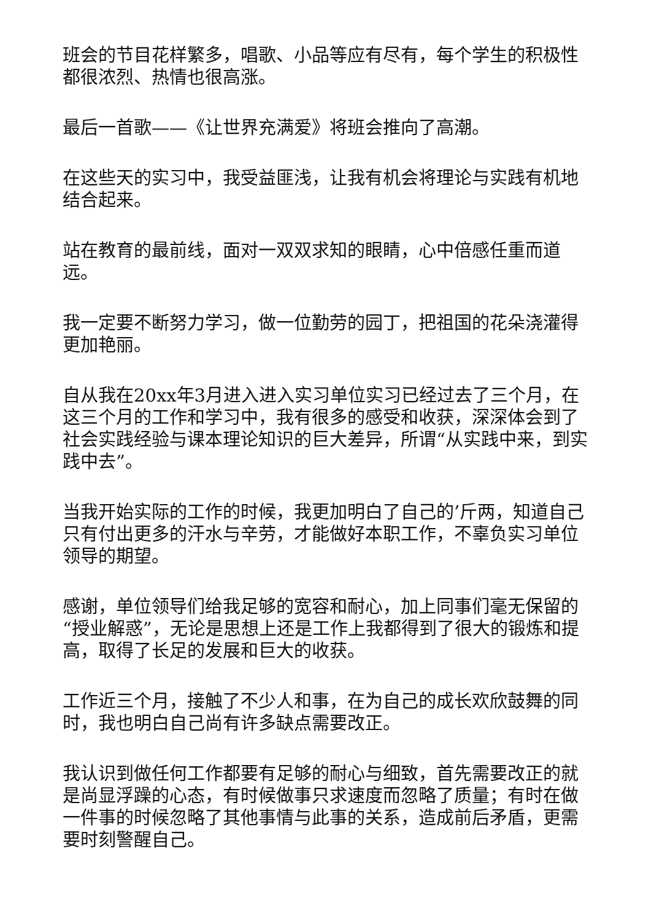班会的节目花样繁多，唱歌、小品等应有尽有，每个学生的积极性都很浓烈、热情也很高涨。
最后一首歌——《让世界充满爱》将班会推向了高潮。
在这些天的实习中，我受益匪浅，让我有机会将理论与实践有机地结合起来。
站在教育的最前线，面对一双双求知的眼睛，心中倍感任重而道远。
我一定要不断努力学习，做一位勤劳的园丁，把祖国的花朵浇灌得更加艳丽。
自从我在20xx年3月进入进入实习单位实习已经过去了三个月，在这三个月的工作和学习中，我有很多的感受和收获，深深体会到了社会实践经验与课本理论知识的巨大差异，所谓“从实践中来，到实践中去”。
当我开始实际的工作的时候，我更加明白了自己的’斤两，知道自己只有付出更多的汗水与辛劳，才能做好本职工作，不辜负实习单位领导的期望。
感谢，单位领导们给我足够的宽容和耐心，加上同事们毫无保留的“授业解惑”，无论是思想上还是工作上我都得到了很大的锻炼和提高，取得了长足的发展和巨大的收获。
工作近三个月，接触了不少人和事，在为自己的成长欢欣鼓舞的同时，我也明白自己尚有许多缺点需要改正。
我认识到做任何工作都要有足够的耐心与细致，首先需要改正的就是尚显浮躁的心态，有时候做事只求速度而忽略了质量；有时在做一件事的时候忽略了其他事情与此事的关系，造成前后矛盾，更需要时刻警醒自己。